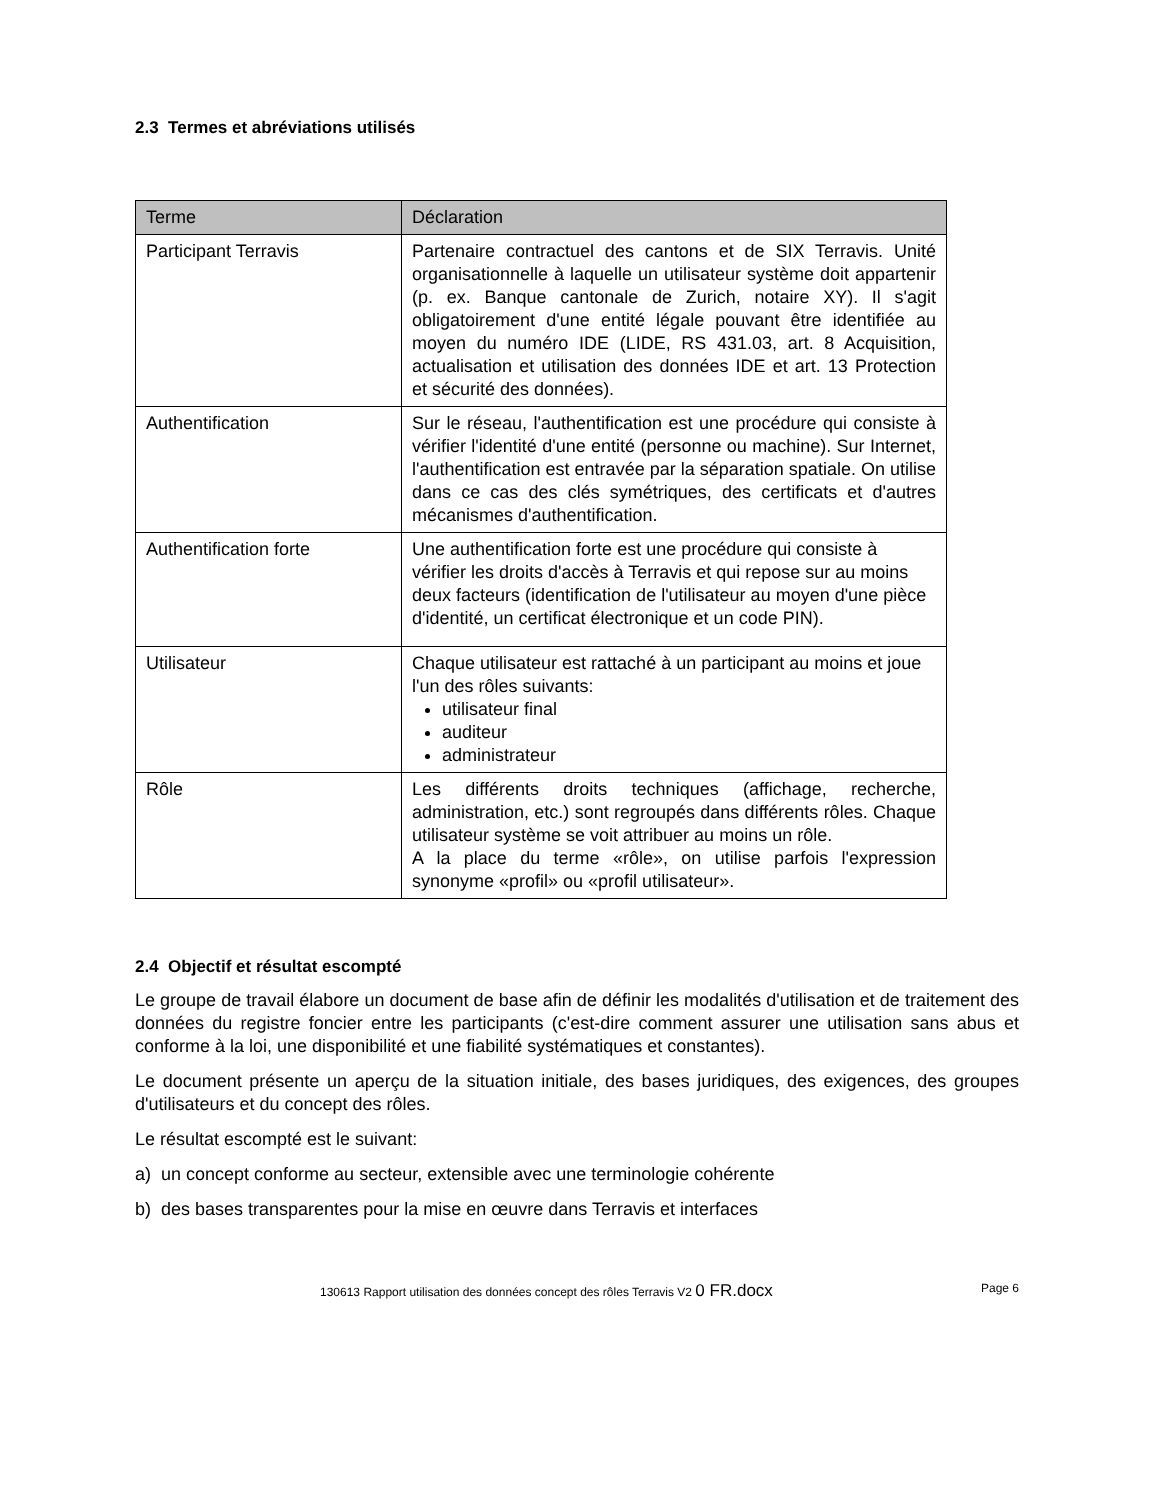2.3 Termes et abréviations utilisés
| Terme | Déclaration |
| --- | --- |
| Participant Terravis | Partenaire contractuel des cantons et de SIX Terravis. Unité organisationnelle à laquelle un utilisateur système doit appartenir (p. ex. Banque cantonale de Zurich, notaire XY). Il s'agit obligatoirement d'une entité légale pouvant être identifiée au moyen du numéro IDE (LIDE, RS 431.03, art. 8 Acquisition, actualisation et utilisation des données IDE et art. 13 Protection et sécurité des données). |
| Authentification | Sur le réseau, l'authentification est une procédure qui consiste à vérifier l'identité d'une entité (personne ou machine). Sur Internet, l'authentification est entravée par la séparation spatiale. On utilise dans ce cas des clés symétriques, des certificats et d'autres mécanismes d'authentification. |
| Authentification forte | Une authentification forte est une procédure qui consiste à vérifier les droits d'accès à Terravis et qui repose sur au moins deux facteurs (identification de l'utilisateur au moyen d'une pièce d'identité, un certificat électronique et un code PIN). |
| Utilisateur | Chaque utilisateur est rattaché à un participant au moins et joue l'un des rôles suivants: utilisateur final auditeur administrateur |
| Rôle | Les différents droits techniques (affichage, recherche, administration, etc.) sont regroupés dans différents rôles. Chaque utilisateur système se voit attribuer au moins un rôle. A la place du terme «rôle», on utilise parfois l'expression synonyme «profil» ou «profil utilisateur». |
2.4 Objectif et résultat escompté
Le groupe de travail élabore un document de base afin de définir les modalités d'utilisation et de traitement des données du registre foncier entre les participants (c'est-dire comment assurer une utilisation sans abus et conforme à la loi, une disponibilité et une fiabilité systématiques et constantes).
Le document présente un aperçu de la situation initiale, des bases juridiques, des exigences, des groupes d'utilisateurs et du concept des rôles.
Le résultat escompté est le suivant:
a) un concept conforme au secteur, extensible avec une terminologie cohérente
b) des bases transparentes pour la mise en œuvre dans Terravis et interfaces
130613 Rapport utilisation des données concept des rôles Terravis V2 0 FR.docx Page 6